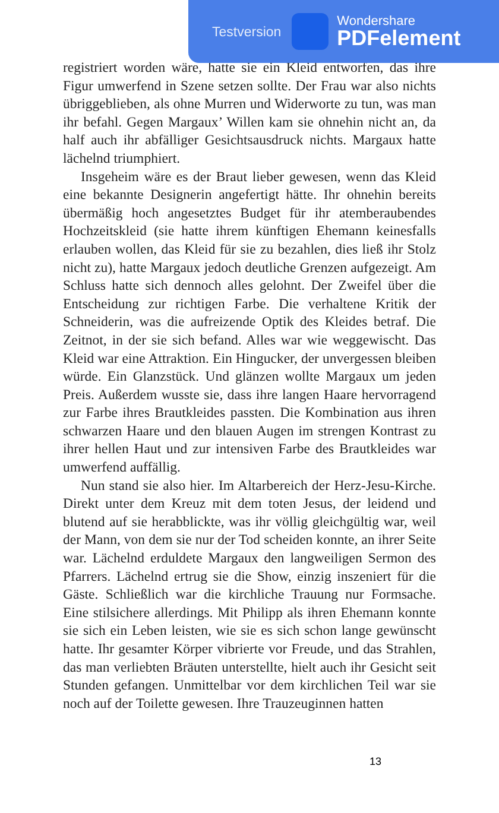registriert worden wäre, hatte sie ein Kleid entworfen, das ihre Figur umwerfend in Szene setzen sollte. Der Frau war also nichts übriggeblieben, als ohne Murren und Widerworte zu tun, was man ihr befahl. Gegen Margaux’ Willen kam sie ohnehin nicht an, da half auch ihr abfälliger Gesichtsausdruck nichts. Margaux hatte lächelnd triumphiert.
Insgeheim wäre es der Braut lieber gewesen, wenn das Kleid eine bekannte Designerin angefertigt hätte. Ihr ohnehin bereits übermäßig hoch angesetztes Budget für ihr atemberaubendes Hochzeitskleid (sie hatte ihrem künftigen Ehemann keinesfalls erlauben wollen, das Kleid für sie zu bezahlen, dies ließ ihr Stolz nicht zu), hatte Margaux jedoch deutliche Grenzen aufgezeigt. Am Schluss hatte sich dennoch alles gelohnt. Der Zweifel über die Entscheidung zur richtigen Farbe. Die verhaltene Kritik der Schneiderin, was die aufreizende Optik des Kleides betraf. Die Zeitnot, in der sie sich befand. Alles war wie weggewischt. Das Kleid war eine Attraktion. Ein Hingucker, der unvergessen bleiben würde. Ein Glanzstück. Und glänzen wollte Margaux um jeden Preis. Außerdem wusste sie, dass ihre langen Haare hervorragend zur Farbe ihres Brautkleides passten. Die Kombination aus ihren schwarzen Haare und den blauen Augen im strengen Kontrast zu ihrer hellen Haut und zur intensiven Farbe des Brautkleides war umwerfend auffällig.
Nun stand sie also hier. Im Altarbereich der Herz-Jesu-Kirche. Direkt unter dem Kreuz mit dem toten Jesus, der leidend und blutend auf sie herabblickte, was ihr völlig gleichgültig war, weil der Mann, von dem sie nur der Tod scheiden konnte, an ihrer Seite war. Lächelnd erduldete Margaux den langweiligen Sermon des Pfarrers. Lächelnd ertrug sie die Show, einzig inszeniert für die Gäste. Schließlich war die kirchliche Trauung nur Formsache. Eine stilsichere allerdings. Mit Philipp als ihren Ehemann konnte sie sich ein Leben leisten, wie sie es sich schon lange gewünscht hatte. Ihr gesamter Körper vibrierte vor Freude, und das Strahlen, das man verliebten Bräuten unterstellte, hielt auch ihr Gesicht seit Stunden gefangen. Unmittelbar vor dem kirchlichen Teil war sie noch auf der Toilette gewesen. Ihre Trauzeuginnen hatten
13
Testversion
Wondershare
PDFelement